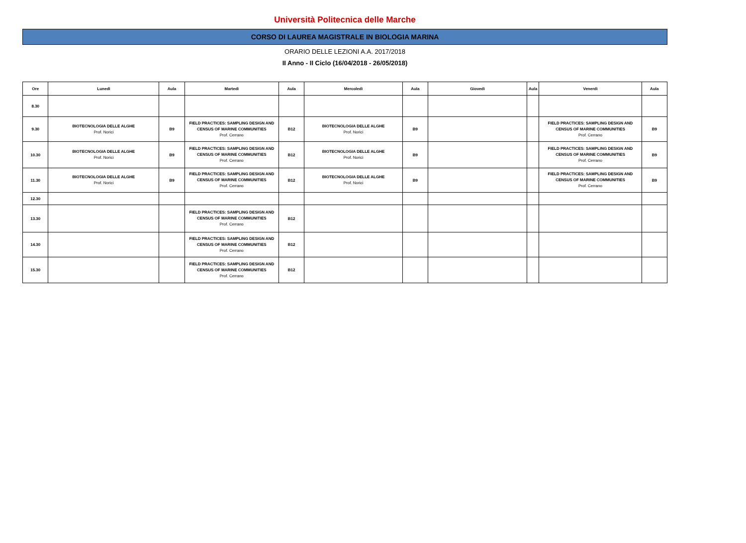Università Politecnica delle Marche
CORSO DI LAUREA MAGISTRALE IN BIOLOGIA MARINA
ORARIO DELLE LEZIONI A.A. 2017/2018
II Anno - II Ciclo (16/04/2018 - 26/05/2018)
| Ore | Lunedì | Aula | Martedì | Aula | Mercoledì | Aula | Giovedì | Aula | Venerdì | Aula |
| --- | --- | --- | --- | --- | --- | --- | --- | --- | --- | --- |
| 8.30 | | | | | | | | | | |
| 9.30 | BIOTECNOLOGIA DELLE ALGHE Prof. Norici | B9 | FIELD PRACTICES: SAMPLING DESIGN AND CENSUS OF MARINE COMMUNITIES Prof. Cerrano | B12 | BIOTECNOLOGIA DELLE ALGHE Prof. Norici | B9 | | | FIELD PRACTICES: SAMPLING DESIGN AND CENSUS OF MARINE COMMUNITIES Prof. Cerrano | B9 |
| 10.30 | BIOTECNOLOGIA DELLE ALGHE Prof. Norici | B9 | FIELD PRACTICES: SAMPLING DESIGN AND CENSUS OF MARINE COMMUNITIES Prof. Cerrano | B12 | BIOTECNOLOGIA DELLE ALGHE Prof. Norici | B9 | | | FIELD PRACTICES: SAMPLING DESIGN AND CENSUS OF MARINE COMMUNITIES Prof. Cerrano | B9 |
| 11.30 | BIOTECNOLOGIA DELLE ALGHE Prof. Norici | B9 | FIELD PRACTICES: SAMPLING DESIGN AND CENSUS OF MARINE COMMUNITIES Prof. Cerrano | B12 | BIOTECNOLOGIA DELLE ALGHE Prof. Norici | B9 | | | FIELD PRACTICES: SAMPLING DESIGN AND CENSUS OF MARINE COMMUNITIES Prof. Cerrano | B9 |
| 12.30 | | | | | | | | | | |
| 13.30 | | | FIELD PRACTICES: SAMPLING DESIGN AND CENSUS OF MARINE COMMUNITIES Prof. Cerrano | B12 | | | | | | |
| 14.30 | | | FIELD PRACTICES: SAMPLING DESIGN AND CENSUS OF MARINE COMMUNITIES Prof. Cerrano | B12 | | | | | | |
| 15.30 | | | FIELD PRACTICES: SAMPLING DESIGN AND CENSUS OF MARINE COMMUNITIES Prof. Cerrano | B12 | | | | | | |